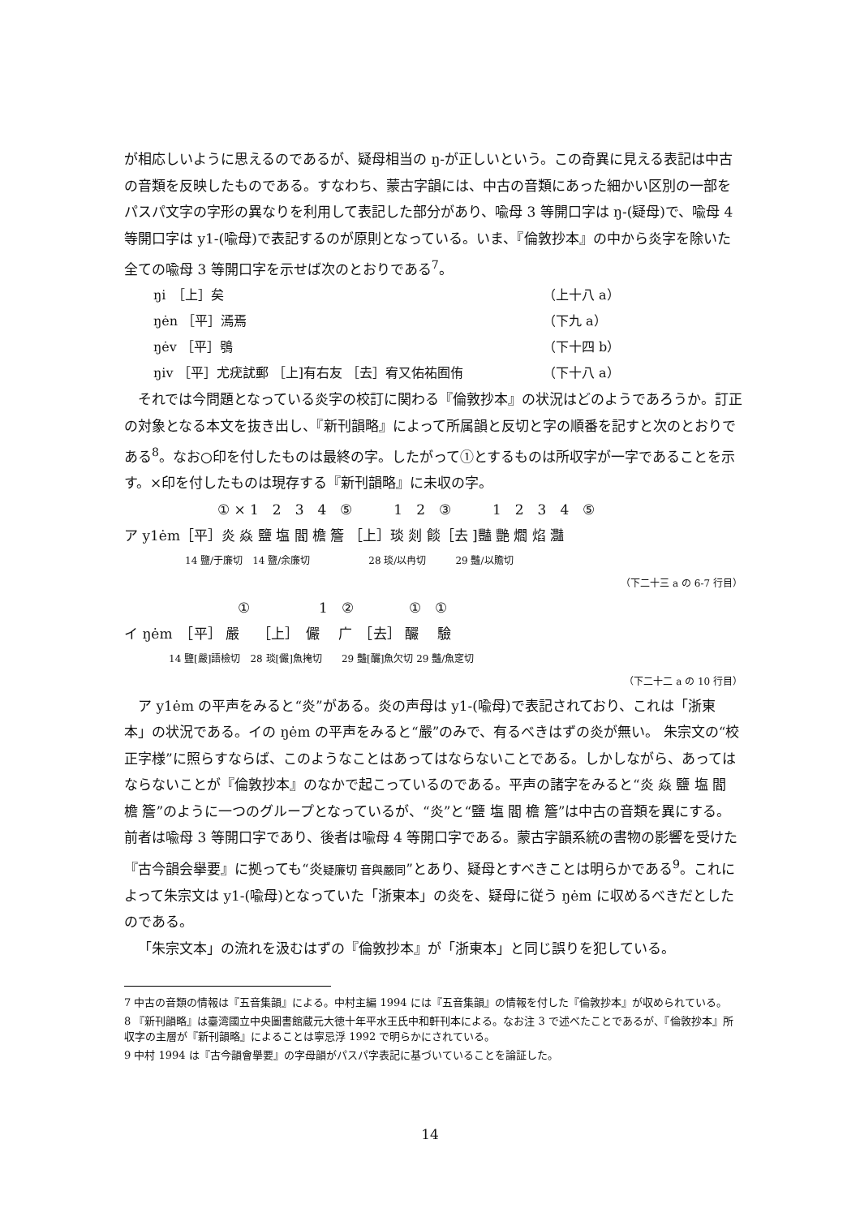が相応しいように思えるのであるが、疑母相当の ŋ-が正しいという。この奇異に見える表記は中古の音類を反映したものである。すなわち、蒙古字韻には、中古の音類にあった細かい区別の一部をパスパ文字の字形の異なりを利用して表記した部分があり、喩母 3 等開口字は ŋ-(疑母)で、喩母 4 等開口字は y1-(喩母)で表記するのが原則となっている。いま、『倫敦抄本』の中から炎字を除いた全ての喩母 3 等開口字を示せば次のとおりである<sup>7</sup>。
ŋi　［上］矣 （上十八 a）
ŋėn ［平］漹焉 （下九 a）
ŋėv ［平］鴞 （下十四 b）
ŋiv ［平］尤疣訧郵 ［上]有右友 ［去］宥又佑祐囿侑 （下十八 a）
それでは今問題となっている炎字の校訂に関わる『倫敦抄本』の状況はどのようであろうか。訂正の対象となる本文を抜き出し、『新刊韻略』によって所属韻と反切と字の順番を記すと次のとおりである<sup>8</sup>。なお○印を付したものは最終の字。したがって①とするものは所収字が一字であることを示す。×印を付したものは現存する『新刊韻略』に未収の字。
① × 1　2　3　4　⑤　　　1　2　③　　　1　2　3　4　⑤
ア y1ėm［平］炎 焱 鹽 塩 閻 檐 簷 ［上］琰 剡 餤［去 ]豔 艷 爓 焰 灩
14 鹽/于廉切　14 鹽/余廉切　　　　　　28 琰/以冉切　　　29 豔/以贍切
（下二十三 a の 6-7 行目）
①　　　　　1　②　　　　①　①
イ ŋėm　［平］ 嚴　 ［上］　儼　 广　［去］ 釅　 驗
14 鹽[嚴]語檢切　28 琰[儼]魚掩切　　29 豔[釅]魚欠切 29 豔/魚窆切
（下二十二 a の 10 行目）
ア y1ėm の平声をみると“炎”がある。炎の声母は y1-(喩母)で表記されており、これは「浙東本」の状況である。イの ŋėm の平声をみると“嚴”のみで、有るべきはずの炎が無い。 朱宗文の“校正字様”に照らすならば、このようなことはあってはならないことである。しかしながら、あってはならないことが『倫敦抄本』のなかで起こっているのである。平声の諸字をみると“炎 焱 鹽 塩 閻 檐 簷”のように一つのグループとなっているが、“炎”と“鹽 塩 閻 檐 簷”は中古の音類を異にする。前者は喩母 3 等開口字であり、後者は喩母 4 等開口字である。蒙古字韻系統の書物の影響を受けた『古今韻会擧要』に拠っても“炎疑廉切 音與嚴同”とあり、疑母とすべきことは明らかである<sup>9</sup>。これによって朱宗文は y1-(喩母)となっていた「浙東本」の炎を、疑母に従う ŋėm に収めるべきだとしたのである。
「朱宗文本」の流れを汲むはずの『倫敦抄本』が「浙東本」と同じ誤りを犯している。
7 中古の音類の情報は『五音集韻』による。中村主編 1994 には『五音集韻』の情報を付した『倫敦抄本』が収められている。
8 『新刊韻略』は臺湾國立中央圖書館蔵元大徳十年平水王氏中和軒刊本による。なお注 3 で述べたことであるが、『倫敦抄本』所収字の主層が『新刊韻略』によることは寧忌浮 1992 で明らかにされている。
9 中村 1994 は『古今韻會擧要』の字母韻がパスパ字表記に基づいていることを論証した。
14